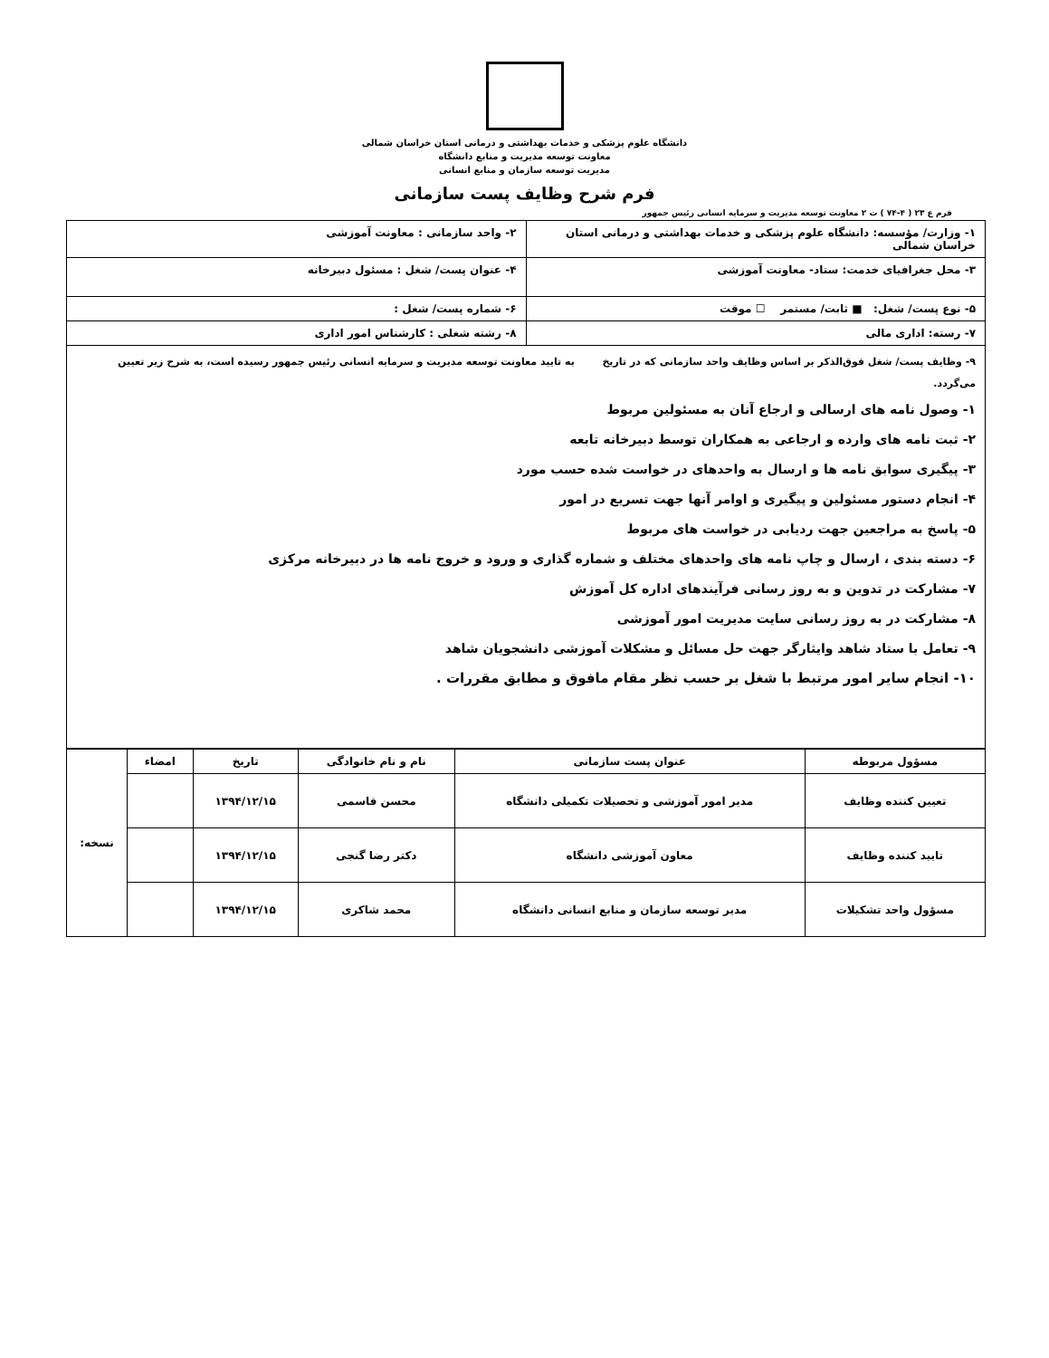دانشگاه علوم پزشکی و خدمات بهداشتی و درمانی استان خراسان شمالی
معاونت توسعه مدیریت و منابع دانشگاه
مدیریت توسعه سازمان و منابع انسانی
فرم شرح وظایف پست سازمانی
فرم ع ۲۳ ( ۴-۷۴ ) ت ۲ معاونت توسعه مدیریت و سرمایه انسانی رئیس جمهور
| ۱- وزارت/ مؤسسه: دانشگاه علوم پزشکی و خدمات بهداشتی و درمانی استان خراسان شمالی | ۲- واحد سازمانی : معاونت آموزشی |
| ۳- محل جغرافیای خدمت: ستاد- معاونت آموزشی | ۴- عنوان پست/ شغل : مسئول دبیرخانه |
| ۵- نوع پست/ شغل: ■ ثابت/ مستمر ☐ موقت | ۶- شماره پست/ شغل : |
| ۷- رسته: اداری مالی | ۸- رشته شغلی : کارشناس امور اداری |
| ۹- وظایف پست/ شغل فوق‌الذکر بر اساس وظایف واحد سازمانی که در تاریخ به تایید معاونت توسعه مدیریت و سرمایه انسانی رئیس جمهور رسیده است، به شرح زیر تعیین می‌گردد. ۱- وصول نامه های ارسالی و ارجاع آنان به مسئولین مربوط ۲- ثبت نامه های وارده و ارجاعی به همکاران توسط دبیرخانه تابعه ۳- پیگیری سوابق نامه ها و ارسال به واحدهای در خواست شده حسب مورد ۴- انجام دستور مسئولین و پیگیری و اوامر آنها جهت تسریع در امور ۵- پاسخ به مراجعین جهت ردیابی در خواست های مربوط ۶- دسته بندی ، ارسال و چاپ نامه های واحدهای مختلف و شماره گذاری و ورود و خروج نامه ها در دبیرخانه مرکزی ۷- مشارکت در تدوین و به روز رسانی فرآیندهای اداره کل آموزش ۸- مشارکت در به روز رسانی سایت مدیریت امور آموزشی ۹- تعامل با ستاد شاهد وایثارگر جهت حل مسائل و مشکلات آموزشی دانشجویان شاهد ۱۰- انجام سایر امور مرتبط با شغل بر حسب نظر مقام مافوق و مطابق مقررات . | |
| مسؤول مربوطه | عنوان پست سازمانی | نام و نام خانوادگی | تاریخ | امضاء | نسخه: |
| تعیین کننده وظایف | مدیر امور آموزشی و تحصیلات تکمیلی دانشگاه | محسن قاسمی | ۱۳۹۴/۱۲/۱۵ | | |
| تایید کننده وظایف | معاون آموزشی دانشگاه | دکتر رضا گنجی | ۱۳۹۴/۱۲/۱۵ | | |
| مسؤول واحد تشکیلات | مدیر توسعه سازمان و منابع انسانی دانشگاه | محمد شاکری | ۱۳۹۴/۱۲/۱۵ | | |